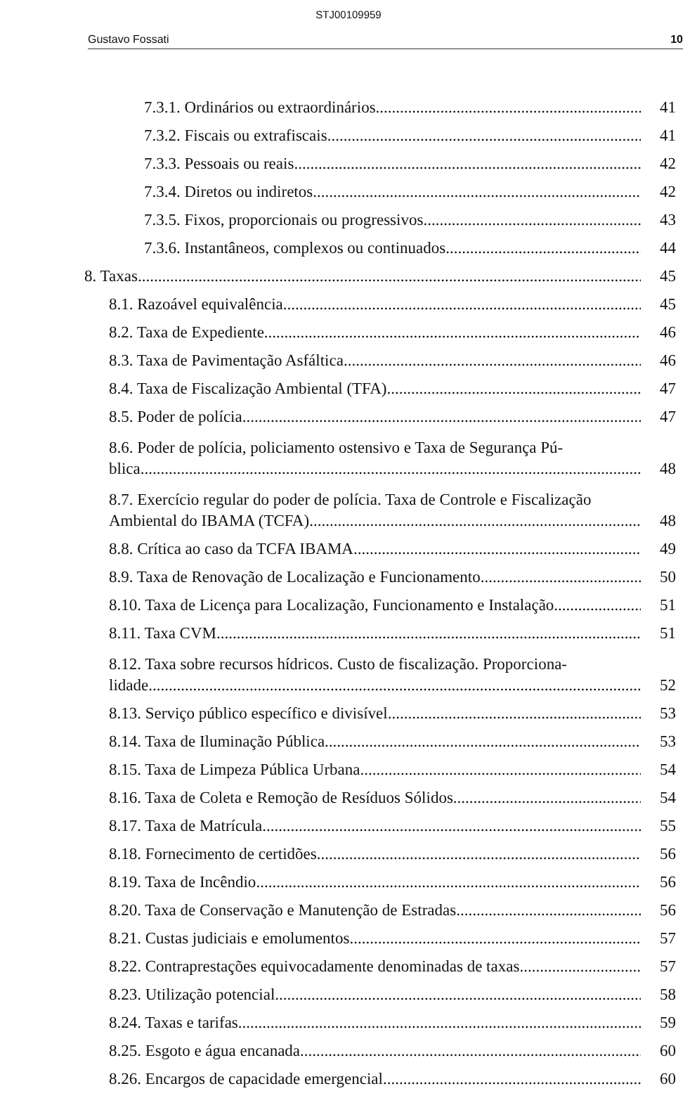STJ00109959
Gustavo Fossati 10
7.3.1. Ordinários ou extraordinários 41
7.3.2. Fiscais ou extrafiscais 41
7.3.3. Pessoais ou reais 42
7.3.4. Diretos ou indiretos 42
7.3.5. Fixos, proporcionais ou progressivos 43
7.3.6. Instantâneos, complexos ou continuados 44
8. Taxas 45
8.1. Razoável equivalência 45
8.2. Taxa de Expediente 46
8.3. Taxa de Pavimentação Asfáltica 46
8.4. Taxa de Fiscalização Ambiental (TFA) 47
8.5. Poder de polícia 47
8.6. Poder de polícia, policiamento ostensivo e Taxa de Segurança Pú-
blica 48
8.7. Exercício regular do poder de polícia. Taxa de Controle e Fiscalização
Ambiental do IBAMA (TCFA) 48
8.8. Crítica ao caso da TCFA IBAMA 49
8.9. Taxa de Renovação de Localização e Funcionamento 50
8.10. Taxa de Licença para Localização, Funcionamento e Instalação 51
8.11. Taxa CVM 51
8.12. Taxa sobre recursos hídricos. Custo de fiscalização. Proporciona-
lidade 52
8.13. Serviço público específico e divisível 53
8.14. Taxa de Iluminação Pública 53
8.15. Taxa de Limpeza Pública Urbana 54
8.16. Taxa de Coleta e Remoção de Resíduos Sólidos 54
8.17. Taxa de Matrícula 55
8.18. Fornecimento de certidões 56
8.19. Taxa de Incêndio 56
8.20. Taxa de Conservação e Manutenção de Estradas 56
8.21. Custas judiciais e emolumentos 57
8.22. Contraprestações equivocadamente denominadas de taxas 57
8.23. Utilização potencial 58
8.24. Taxas e tarifas 59
8.25. Esgoto e água encanada 60
8.26. Encargos de capacidade emergencial 60